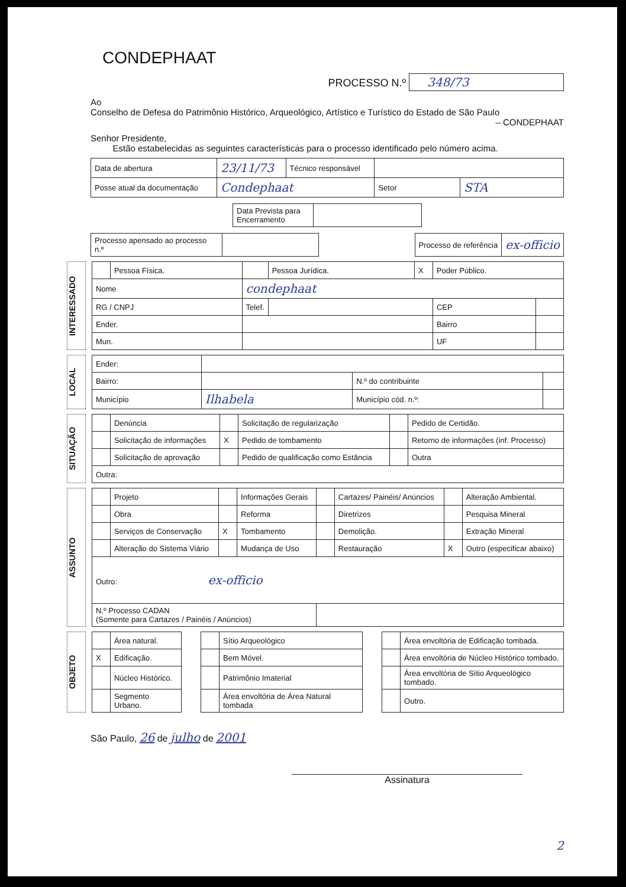CONDEPHAAT
PROCESSO N.º 348/73
Ao
Conselho de Defesa do Patrimônio Histórico, Arqueológico, Artístico e Turístico do Estado de São Paulo
– CONDEPHAAT
Senhor Presidente,
Estão estabelecidas as seguintes características para o processo identificado pelo número acima.
| Data de abertura | 23/11/73 | Técnico responsável | | | |
| Posse atual da documentação | Condephaat | | | Setor | STA |
| Data Prevista para Encerramento | |
| Processo apensado ao processo n.º | | | Processo de referência | ex-officio |
INTERESSADO
| | Pessoa Física. | | Pessoa Jurídica. | X | Poder Público. | | |
| Nome | | condephaat | | | | | |
| RG / CNPJ | | Telef. | | | | CEP | |
| Ender. | | | | | | Bairro | |
| Mun. | | | | | | UF | |
LOCAL
| Ender: | | | |
| Bairro: | | N.º do contribuinte | |
| Município | Ilhabela | Município cód. n.º: | |
SITUAÇÃO
| | Denúncia | | Solicitação de regularização | | Pedido de Certidão. |
| | Solicitação de informações | X | Pedido de tombamento | | Retorno de informações (inf. Processo) |
| | Solicitação de aprovação | | Pedido de qualificação como Estância | | Outra |
| Outra: | | | | | |
ASSUNTO
| | Projeto | | Informações Gerais | | Cartazes/ Painéis/ Anúncios | | Alteração Ambiental. |
| | Obra | | Reforma | | Diretrizes | | Pesquisa Mineral |
| | Serviços de Conservação | X | Tombamento | | Demolição. | | Extração Mineral |
| | Alteração do Sistema Viário | | Mudança de Uso | | Restauração | X | Outro (especificar abaixo) |
| Outro: ex-officio | | | | | | | |
| N.º Processo CADAN (Somente para Cartazes / Painéis / Anúncios) | | | | | | | |
OBJETO
| | Área natural. | | | Sítio Arqueológico | | | Área envoltória de Edificação tombada. |
| X | Edificação. | | | Bem Móvel. | | | Área envoltória de Núcleo Histórico tombado. |
| | Núcleo Histórico. | | | Patrimônio Imaterial | | | Área envoltória de Sítio Arqueológico tombado. |
| | Segmento Urbano. | | | Área envoltória de Área Natural tombada | | | Outro. |
São Paulo, 26 de julho de 2001
Assinatura
2